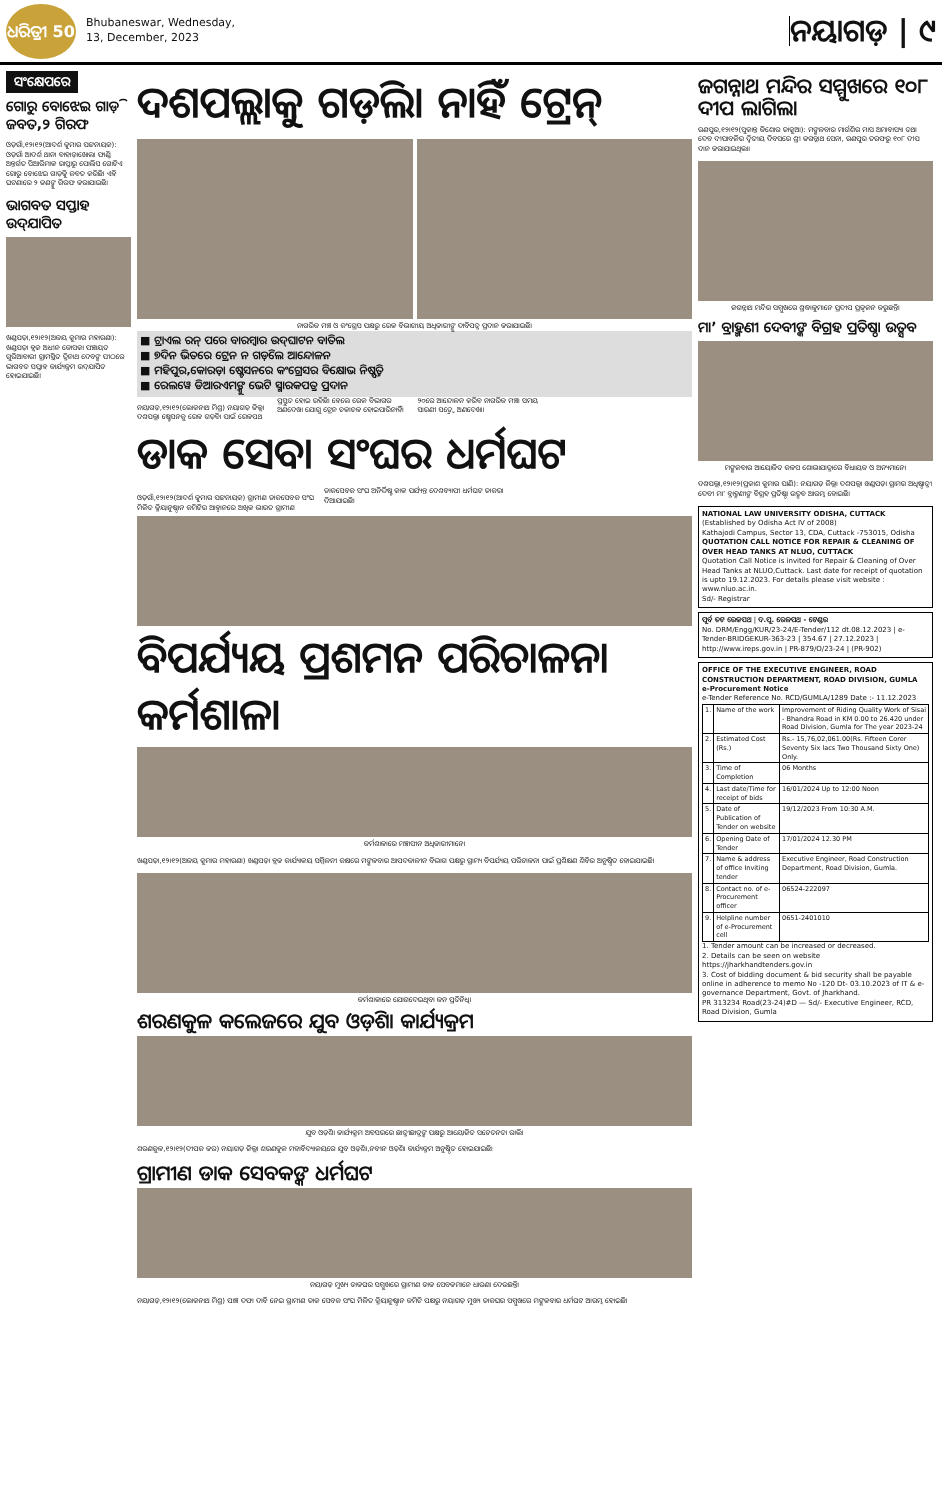ଧରିତ୍ରୀ 50
Bhubaneswar, Wednesday,
13, December, 2023
ନୟାଗଡ଼ | ୯
ସଂକ୍ଷେପରେ
ଗୋରୁ ବୋଝେଇ ଗାଡ଼ି ଜବତ,୨ ଗିରଫ
ଓଡ଼ଗାଁ,୧୨।୧୨(ଆଦର୍ଶ କୁମାର ପଟ୍ଟନାୟକ): ଓଡ଼ଗାଁ ଆଦର୍ଶ ଥାନା ବାହାଡ଼ାଖୋଲା ଫାଣ୍ଡି ଅନ୍ତର୍ଗତ ସିଆରିମାଳ ରାସ୍ତାରୁ ପୋଲିସ ଗୋଟିଏ ଗୋରୁ ବୋଝେଇ ଗାଡ଼ିକୁ ଜବତ କରିଛି। ଏହି ଘଟଣାରେ ୨ ଜଣଙ୍କୁ ଗିରଫ କରାଯାଇଛି।
ଭାଗବତ ସପ୍ତାହ ଉଦ୍‌ଯାପିତ
ଖଣ୍ଡପଡ଼ା,୧୨।୧୨(ଅଜୟ କୁମାର ମହାରଣା): ଖଣ୍ଡପଡ଼ା ବ୍ଲକ ଅଧୀନ କୋସକା ପଞ୍ଚାୟତ ଗୁରିଆବାରୀ ଗ୍ରାମସ୍ଥିତ ତ୍ରିନାଥ ଦେବଙ୍କ ପୀଠରେ ଭାଗବତ ସପ୍ତାହ କାର୍ଯ୍ୟକ୍ରମ ଉଦ୍‌ଯାପିତ ହୋଇଯାଇଛି।
ଦଶପଲ୍ଲାକୁ ଗଡ଼ିଲା ନାହିଁ ଟ୍ରେନ୍
ନାଗରିକ ମଞ୍ଚ ଓ କଂଗ୍ରେସ ପକ୍ଷରୁ ରେଳ ବିଭାଗୀୟ ଅଧିକାରୀଙ୍କୁ ଦାବିପତ୍ର ପ୍ରଦାନ କରାଯାଇଛି।
■ ଟ୍ରାଏଲ ରନ୍ ପରେ ବାରମ୍ବାର ଉଦ୍‌ଘାଟନ ବାତିଲ
■ ୭ଦିନ ଭିତରେ ଟ୍ରେନ ନ ଗଡ଼ିଲେ ଆନ୍ଦୋଳନ
■ ମହିପୁର,କୋରଡ଼ା ଷ୍ଟେସନରେ କଂଗ୍ରେସର ବିକ୍ଷୋଭ ନିଷ୍ପତ୍ତି
■ ରେଲୱେ ଡିଆରଏମଙ୍କୁ ଭେଟି ସ୍ମାରକପତ୍ର ପ୍ରଦାନ
ନୟାଗଡ଼,୧୨।୧୨(ଲୋକନାଥ ମିଶ୍ର) ନୟାଗଡ଼ ଜିଲ୍ଲା ଦଶପଲ୍ଲା ଷ୍ଟେସନକୁ ରେଳ ଗଡ଼ିବା ପାଇଁ ରେଳପଥ ପ୍ରସ୍ତୁତ ହୋଇ ରହିଛି। ହେଲେ ରେଳ ବିଭାଗର ଅଣଦେଖା ଯୋଗୁ ଟ୍ରେନ ଚଳାଚଳ ହୋଇପାରିନାହିଁ। ୨୦ରେ ଆନ୍ଦୋଳନ କରିବ ନାଗରିକ ମଞ୍ଚ। ସମୟ ସାରଣୀ ସତ୍ତ୍ୱେ ଅଣଦେଖା।
ଡାକ ସେବା ସଂଘର ଧର୍ମଘଟ
ଓଡ଼ଗାଁ,୧୨।୧୨(ଆଦର୍ଶ କୁମାର ପଟ୍ଟନାୟକ) ଗ୍ରାମୀଣ ଡାକସେବକ ସଂଘ ମିଳିତ କ୍ରିୟାନୁଷ୍ଠାନ କମିଟିର ଆହ୍ୱାନରେ ଅଖିଳ ଭାରତ ଗ୍ରାମୀଣ ଡାକସେବକ ସଂଘ ଅନିର୍ଦ୍ଦିଷ୍ଟ କାଳ ପର୍ଯ୍ୟନ୍ତ ଦେଶବ୍ୟାପୀ ଧର୍ମଘଟ ଡାକରା ଦିଆଯାଇଛି।
ବିପର୍ଯ୍ୟୟ ପ୍ରଶମନ ପରିଚାଳନା କର୍ମଶାଳା
କର୍ମଶାଳାରେ ମଞ୍ଚାସୀନ ଅଧିକାରୀମାନେ।
ଖଣ୍ଡପଡ଼ା,୧୨।୧୨(ଅଜୟ କୁମାର ମହାରଣା) ଖଣ୍ଡପଡ଼ା ବ୍ଲକ କାର୍ଯ୍ୟାଳୟ ସମ୍ମିଳନୀ କକ୍ଷରେ ମଙ୍ଗଳବାର ଆପଦକାଳୀନ ବିଭାଗ ପକ୍ଷରୁ ଗ୍ରାମ୍ୟ ବିପର୍ଯ୍ୟୟ ପରିଚାଳନା ପାଇଁ ପ୍ରଶିକ୍ଷଣ ଶିବିର ଅନୁଷ୍ଠିତ ହୋଇଯାଇଛି।
କର୍ମଶାଳାରେ ଯୋଗଦେଇଥିବା ଜନ ପ୍ରତିନିଧି।
ଶରଣକୁଳ କଲେଜରେ ଯୁବ ଓଡ଼ିଶା କାର୍ଯ୍ୟକ୍ରମ
ଯୁବ ଓଡ଼ିଶା କାର୍ଯ୍ୟକ୍ରମ ଅବସରରେ ଛାତ୍ରୀଛାତ୍ରଙ୍କ ପକ୍ଷରୁ ଆୟୋଜିତ ସଚେତନତା ରାଲି।
ଶରଣକୁଳ,୧୨।୧୨(ଦୀପକ କର) ନୟାଗଡ଼ ଜିଲ୍ଲା ଶରଣକୁଳ ମହାବିଦ୍ୟାଳୟରେ ଯୁବ ଓଡ଼ିଶା,ନବୀନ ଓଡ଼ିଶା କାର୍ଯ୍ୟକ୍ରମ ଅନୁଷ୍ଠିତ ହୋଇଯାଇଛି।
ଗ୍ରାମୀଣ ଡାକ ସେବକଙ୍କ ଧର୍ମଘଟ
ନୟାଗଡ଼ ମୁଖ୍ୟ ଡାକଘର ସମ୍ମୁଖରେ ଗ୍ରାମୀଣ ଡାକ ସେବକମାନେ ଧାରଣା ଦେଉଛନ୍ତି।
ନୟାଗଡ଼,୧୨।୧୨(ଲୋକନାଥ ମିଶ୍ର) ପାଞ୍ଚ ଦଫା ଦାବି ନେଇ ଗ୍ରାମୀଣ ଡାକ ସେବକ ସଂଘ ମିଳିତ କ୍ରିୟାନୁଷ୍ଠାନ କମିଟି ପକ୍ଷରୁ ନୟାଗଡ଼ ମୁଖ୍ୟ ଡାକଘର ସମ୍ମୁଖରେ ମଙ୍ଗଳବାର ଧର୍ମଘଟ ଆରମ୍ଭ ହୋଇଛି।
ଜଗନ୍ନାଥ ମନ୍ଦିର ସମ୍ମୁଖରେ ୧୦୮ ଦୀପ ଲାଗିଲା
ରଣପୁର,୧୨।୧୨(ସୁକାନ୍ତ କିଶୋର ଡାକୁଆ): ମଙ୍ଗଳବାର ମାର୍ଗଶିର ମାସ ଅମାବାସ୍ୟା ତଥା ଦେବ ଦୀପାବଳିର ଦ୍ୱିତୀୟ ଦିବସରେ ଶ୍ରୀ ଜଗନ୍ନାଥ ସେନା, ରଣପୁର ତରଫରୁ ୧୦୮ ଦୀପ ଦାନ କରାଯାଇଥିଲା।
ଜଗନ୍ନାଥ ମନ୍ଦିର ସମ୍ମୁଖରେ ଶ୍ରଦ୍ଧାଳୁମାନେ ପ୍ରଦୀପ ପ୍ରଜ୍ୱଳନ କରୁଛନ୍ତି।
ମା’ ବ୍ରାହ୍ମଣୀ ଦେବୀଙ୍କ ବିଗ୍ରହ ପ୍ରତିଷ୍ଠା ଉତ୍ସବ
ମଙ୍ଗଳବାର ଆୟୋଜିତ କଳସ ଶୋଭାଯାତ୍ରାରେ ବିଧାୟକ ଓ ଅନ୍ୟମାନେ।
ଦଶପଲ୍ଲା,୧୨।୧୨(ପ୍ରକାଶ କୁମାର ପାଣି): ନୟାଗଡ଼ ଜିଲ୍ଲା ଦଶପଲ୍ଲା ଖଣ୍ଡପଡ଼ା ଗ୍ରାମର ଅଧିଷ୍ଠାତ୍ରୀ ଦେବୀ ମା’ ବ୍ରାହ୍ମଣୀଙ୍କ ବିଗ୍ରହ ପ୍ରତିଷ୍ଠା ଉତ୍ସବ ଆରମ୍ଭ ହୋଇଛି।
NATIONAL LAW UNIVERSITY ODISHA, CUTTACK
(Established by Odisha Act IV of 2008)
Kathajodi Campus, Sector 13, CDA, Cuttack -753015, Odisha
QUOTATION CALL NOTICE FOR REPAIR & CLEANING OF OVER HEAD TANKS AT NLUO, CUTTACK
Quotation Call Notice is invited for Repair & Cleaning of Over Head Tanks at NLUO,Cuttack. Last date for receipt of quotation is upto 19.12.2023. For details please visit website : www.nluo.ac.in.
Sd/- Registrar
ପୂର୍ବ ତଟ ରେଳପଥ | ଦ.ପୂ. ରେଳପଥ - ଟେଣ୍ଡର
No. DRM/Engg/KUR/23-24/E-Tender/112 dt.08.12.2023 | e-Tender-BRIDGEKUR-363-23 | 354.67 | 27.12.2023 | http://www.ireps.gov.in | PR-879/O/23-24 | (PR-902)
OFFICE OF THE EXECUTIVE ENGINEER, ROAD CONSTRUCTION DEPARTMENT, ROAD DIVISION, GUMLA
e-Procurement Notice
e-Tender Reference No. RCD/GUMLA/1289 Date :- 11.12.2023
| 1. | Name of the work | Improvement of Riding Quality Work of Sisai - Bhandra Road in KM 0.00 to 26.420 under Road Division, Gumla for The year 2023-24 |
| 2. | Estimated Cost (Rs.) | Rs.- 15,76,02,061.00(Rs. Fifteen Corer Seventy Six lacs Two Thousand Sixty One) Only. |
| 3. | Time of Completion | 06 Months |
| 4. | Last date/Time for receipt of bids | 16/01/2024 Up to 12:00 Noon |
| 5. | Date of Publication of Tender on website | 19/12/2023 From 10:30 A.M. |
| 6. | Opening Date of Tender | 17/01/2024 12.30 PM |
| 7. | Name & address of office Inviting tender | Executive Engineer, Road Construction Department, Road Division, Gumla. |
| 8. | Contact no. of e-Procurement officer | 06524-222097 |
| 9. | Helpline number of e-Procurement cell | 0651-2401010 |
1. Tender amount can be increased or decreased.
2. Details can be seen on website https://jharkhandtenders.gov.in
3. Cost of bidding document & bid security shall be payable online in adherence to memo No -120 Dt- 03.10.2023 of IT & e-governance Department, Govt. of Jharkhand.
PR 313234 Road(23-24)#D — Sd/- Executive Engineer, RCD, Road Division, Gumla